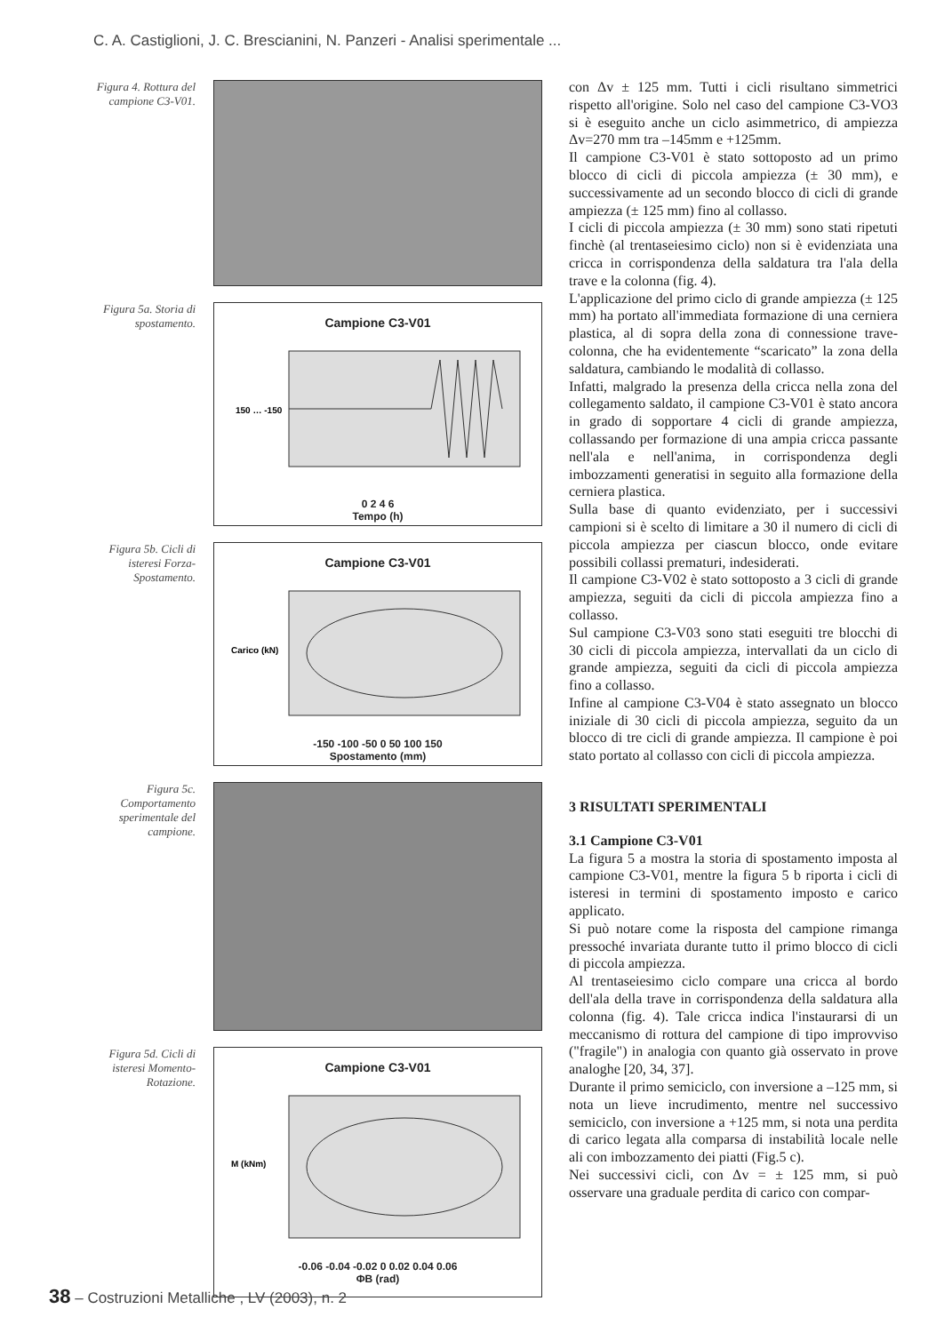C. A. Castiglioni, J. C. Brescianini, N. Panzeri - Analisi sperimentale ...
Figura 4. Rottura del campione C3-V01.
Figura 5a. Storia di spostamento.
Campione C3-V01
150 … -150
0 2 4 6
Tempo (h)
Figura 5b. Cicli di isteresi Forza-Spostamento.
Campione C3-V01
Carico (kN)
-150 -100 -50 0 50 100 150
Spostamento (mm)
Figura 5c. Comportamento sperimentale del campione.
Figura 5d. Cicli di isteresi Momento-Rotazione.
Campione C3-V01
M (kNm)
-0.06 -0.04 -0.02 0 0.02 0.04 0.06
ΦB (rad)
con Δv ± 125 mm. Tutti i cicli risultano simmetrici rispetto all'origine. Solo nel caso del campione C3-VO3 si è eseguito anche un ciclo asimmetrico, di ampiezza Δv=270 mm tra –145mm e +125mm.
Il campione C3-V01 è stato sottoposto ad un primo blocco di cicli di piccola ampiezza (± 30 mm), e successivamente ad un secondo blocco di cicli di grande ampiezza (± 125 mm) fino al collasso.
I cicli di piccola ampiezza (± 30 mm) sono stati ripetuti finchè (al trentaseiesimo ciclo) non si è evidenziata una cricca in corrispondenza della saldatura tra l'ala della trave e la colonna (fig. 4).
L'applicazione del primo ciclo di grande ampiezza (± 125 mm) ha portato all'immediata formazione di una cerniera plastica, al di sopra della zona di connessione trave-colonna, che ha evidentemente “scaricato” la zona della saldatura, cambiando le modalità di collasso.
Infatti, malgrado la presenza della cricca nella zona del collegamento saldato, il campione C3-V01 è stato ancora in grado di sopportare 4 cicli di grande ampiezza, collassando per formazione di una ampia cricca passante nell'ala e nell'anima, in corrispondenza degli imbozzamenti generatisi in seguito alla formazione della cerniera plastica.
Sulla base di quanto evidenziato, per i successivi campioni si è scelto di limitare a 30 il numero di cicli di piccola ampiezza per ciascun blocco, onde evitare possibili collassi prematuri, indesiderati.
Il campione C3-V02 è stato sottoposto a 3 cicli di grande ampiezza, seguiti da cicli di piccola ampiezza fino a collasso.
Sul campione C3-V03 sono stati eseguiti tre blocchi di 30 cicli di piccola ampiezza, intervallati da un ciclo di grande ampiezza, seguiti da cicli di piccola ampiezza fino a collasso.
Infine al campione C3-V04 è stato assegnato un blocco iniziale di 30 cicli di piccola ampiezza, seguito da un blocco di tre cicli di grande ampiezza. Il campione è poi stato portato al collasso con cicli di piccola ampiezza.
3 RISULTATI SPERIMENTALI
3.1 Campione C3-V01
La figura 5 a mostra la storia di spostamento imposta al campione C3-V01, mentre la figura 5 b riporta i cicli di isteresi in termini di spostamento imposto e carico applicato.
Si può notare come la risposta del campione rimanga pressoché invariata durante tutto il primo blocco di cicli di piccola ampiezza.
Al trentaseiesimo ciclo compare una cricca al bordo dell'ala della trave in corrispondenza della saldatura alla colonna (fig. 4). Tale cricca indica l'instaurarsi di un meccanismo di rottura del campione di tipo improvviso ("fragile") in analogia con quanto già osservato in prove analoghe [20, 34, 37].
Durante il primo semiciclo, con inversione a –125 mm, si nota un lieve incrudimento, mentre nel successivo semiciclo, con inversione a +125 mm, si nota una perdita di carico legata alla comparsa di instabilità locale nelle ali con imbozzamento dei piatti (Fig.5 c).
Nei successivi cicli, con Δv = ± 125 mm, si può osservare una graduale perdita di carico con compar-
38 – Costruzioni Metalliche , LV (2003), n. 2